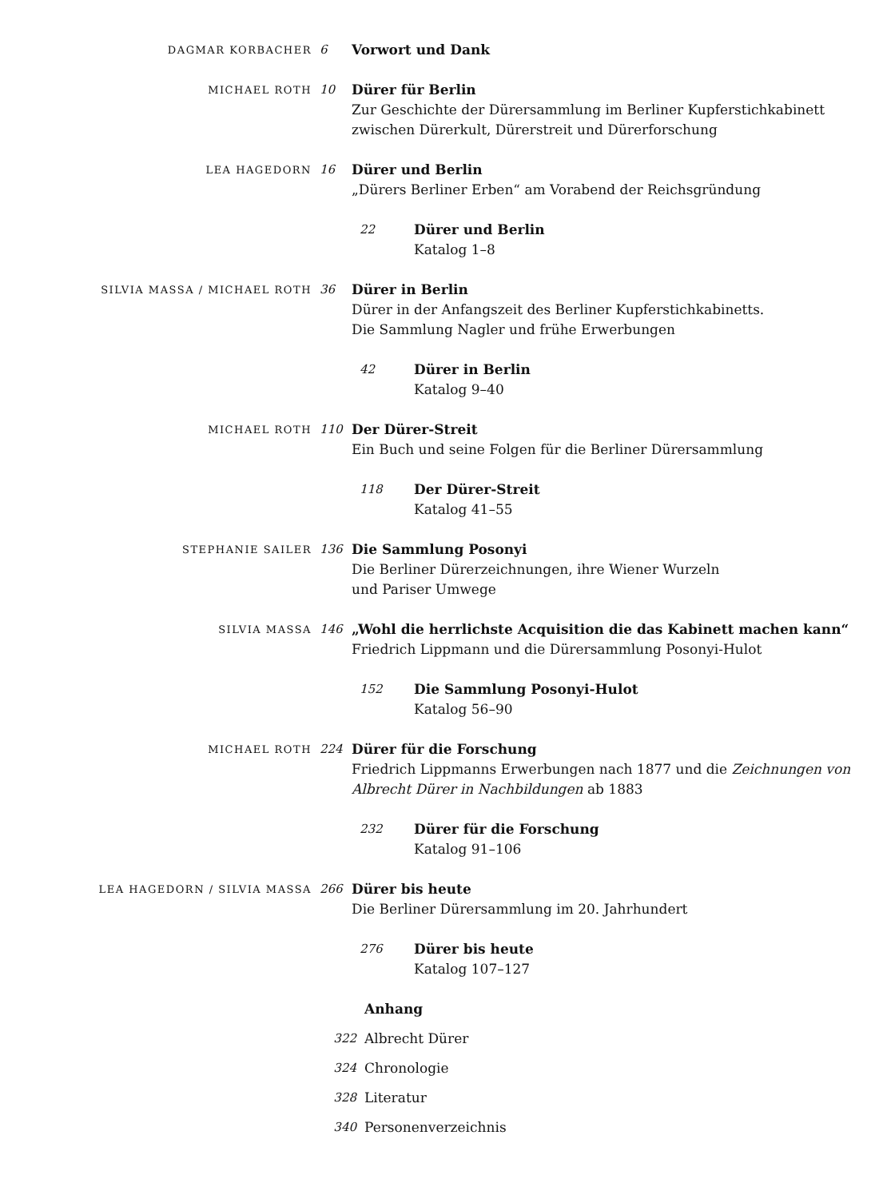DAGMAR KORBACHER
6 Vorwort und Dank
MICHAEL ROTH
10 Dürer für Berlin
Zur Geschichte der Dürersammlung im Berliner Kupferstichkabinett
zwischen Dürerkult, Dürerstreit und Dürerforschung
LEA HAGEDORN
16 Dürer und Berlin
„Dürers Berliner Erben“ am Vorabend der Reichsgründung
22 Dürer und Berlin
Katalog 1–8
SILVIA MASSA / MICHAEL ROTH
36 Dürer in Berlin
Dürer in der Anfangszeit des Berliner Kupferstichkabinetts.
Die Sammlung Nagler und frühe Erwerbungen
42 Dürer in Berlin
Katalog 9–40
MICHAEL ROTH
110 Der Dürer-Streit
Ein Buch und seine Folgen für die Berliner Dürersammlung
118 Der Dürer-Streit
Katalog 41–55
STEPHANIE SAILER
136 Die Sammlung Posonyi
Die Berliner Dürerzeichnungen, ihre Wiener Wurzeln
und Pariser Umwege
SILVIA MASSA
146 „Wohl die herrlichste Acquisition die das Kabinett machen kann“
Friedrich Lippmann und die Dürersammlung Posonyi-Hulot
152 Die Sammlung Posonyi-Hulot
Katalog 56–90
MICHAEL ROTH
224 Dürer für die Forschung
Friedrich Lippmanns Erwerbungen nach 1877 und die Zeichnungen von
Albrecht Dürer in Nachbildungen ab 1883
232 Dürer für die Forschung
Katalog 91–106
LEA HAGEDORN / SILVIA MASSA
266 Dürer bis heute
Die Berliner Dürersammlung im 20. Jahrhundert
276 Dürer bis heute
Katalog 107–127
Anhang
322 Albrecht Dürer
324 Chronologie
328 Literatur
340 Personenverzeichnis